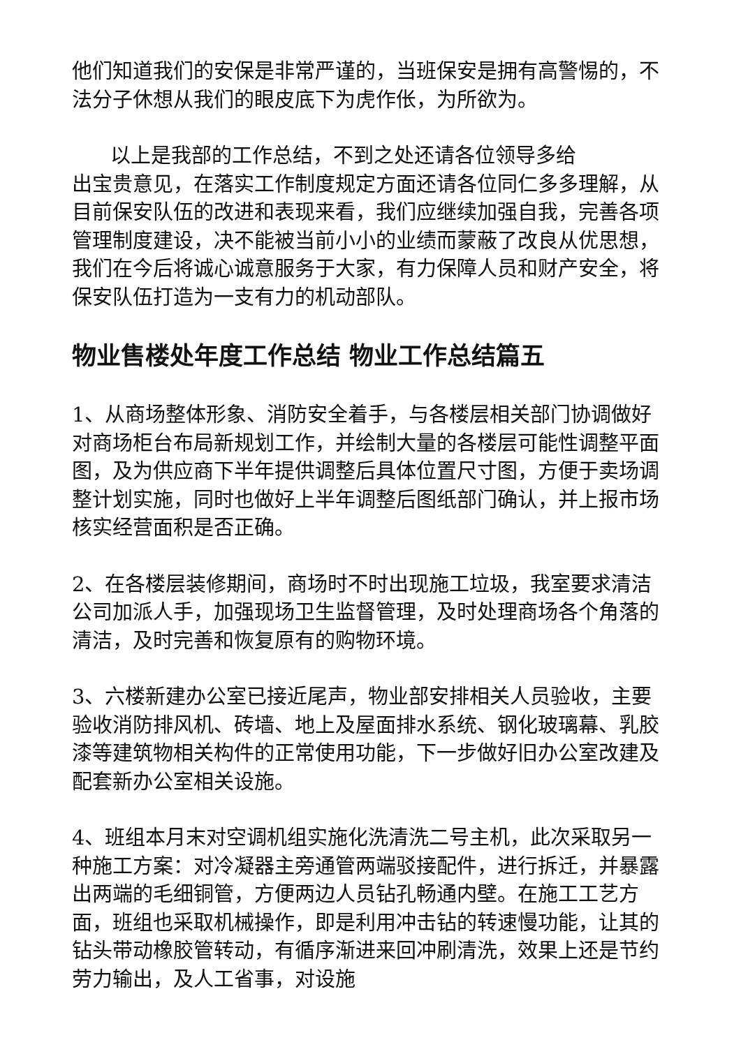他们知道我们的安保是非常严谨的，当班保安是拥有高警惕的，不法分子休想从我们的眼皮底下为虎作伥，为所欲为。
以上是我部的工作总结，不到之处还请各位领导多给
出宝贵意见，在落实工作制度规定方面还请各位同仁多多理解，从目前保安队伍的改进和表现来看，我们应继续加强自我，完善各项管理制度建设，决不能被当前小小的业绩而蒙蔽了改良从优思想，我们在今后将诚心诚意服务于大家，有力保障人员和财产安全，将保安队伍打造为一支有力的机动部队。
物业售楼处年度工作总结 物业工作总结篇五
1、从商场整体形象、消防安全着手，与各楼层相关部门协调做好对商场柜台布局新规划工作，并绘制大量的各楼层可能性调整平面图，及为供应商下半年提供调整后具体位置尺寸图，方便于卖场调整计划实施，同时也做好上半年调整后图纸部门确认，并上报市场核实经营面积是否正确。
2、在各楼层装修期间，商场时不时出现施工垃圾，我室要求清洁公司加派人手，加强现场卫生监督管理，及时处理商场各个角落的清洁，及时完善和恢复原有的购物环境。
3、六楼新建办公室已接近尾声，物业部安排相关人员验收，主要验收消防排风机、砖墙、地上及屋面排水系统、钢化玻璃幕、乳胶漆等建筑物相关构件的正常使用功能，下一步做好旧办公室改建及配套新办公室相关设施。
4、班组本月末对空调机组实施化洗清洗二号主机，此次采取另一种施工方案：对冷凝器主旁通管两端驳接配件，进行拆迁，并暴露出两端的毛细铜管，方便两边人员钻孔畅通内壁。在施工工艺方面，班组也采取机械操作，即是利用冲击钻的转速慢功能，让其的钻头带动橡胶管转动，有循序渐进来回冲刷清洗，效果上还是节约劳力输出，及人工省事，对设施